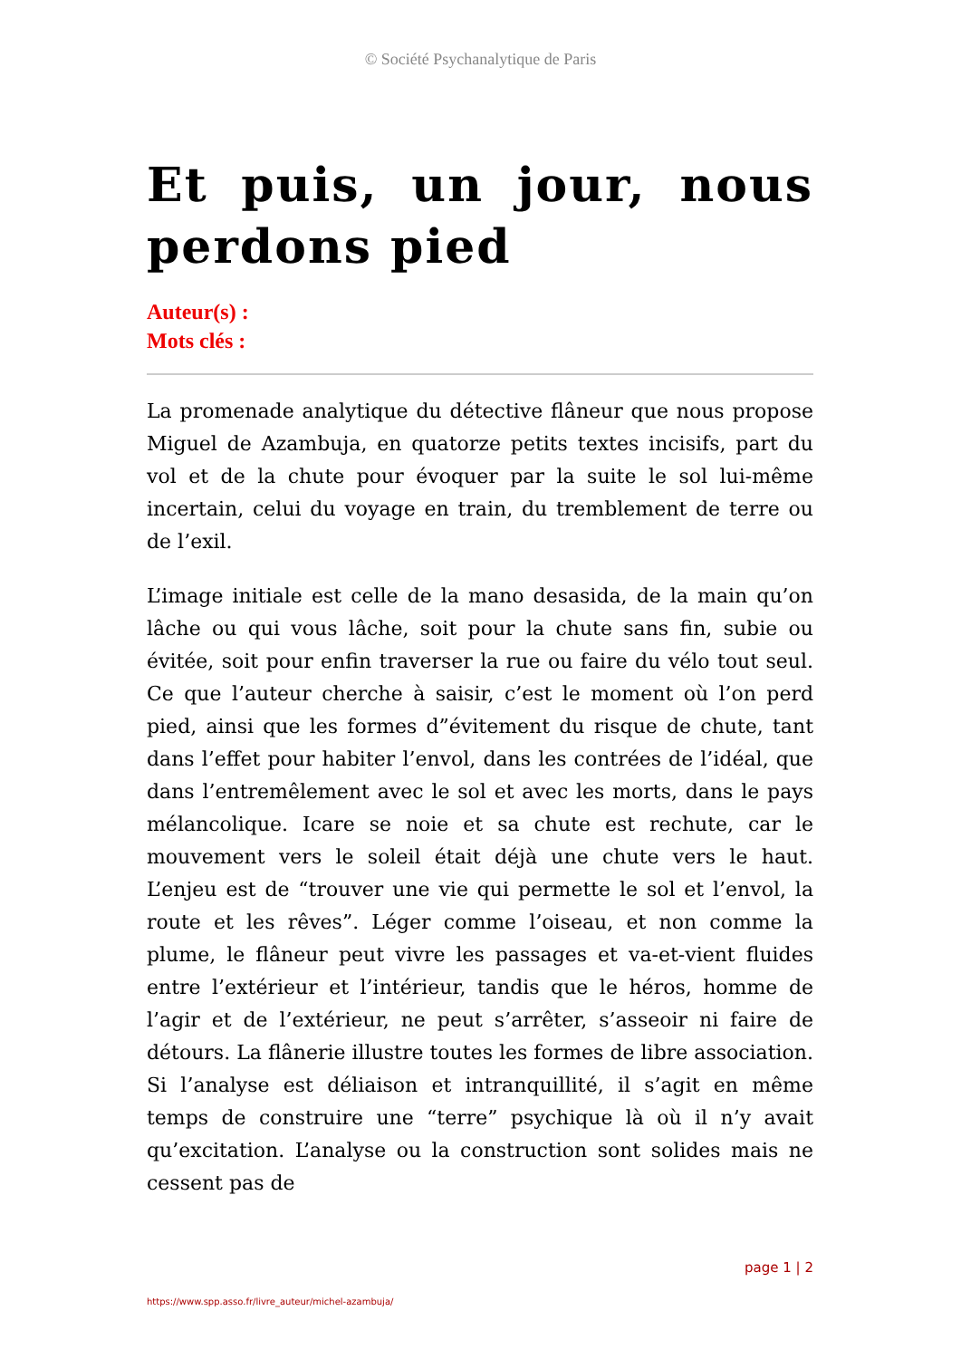© Société Psychanalytique de Paris
Et puis, un jour, nous perdons pied
Auteur(s) :
Mots clés :
La promenade analytique du détective flâneur que nous propose Miguel de Azambuja, en quatorze petits textes incisifs, part du vol et de la chute pour évoquer par la suite le sol lui-même incertain, celui du voyage en train, du tremblement de terre ou de l’exil.
L’image initiale est celle de la mano desasida, de la main qu’on lâche ou qui vous lâche, soit pour la chute sans fin, subie ou évitée, soit pour enfin traverser la rue ou faire du vélo tout seul. Ce que l’auteur cherche à saisir, c’est le moment où l’on perd pied, ainsi que les formes d”évitement du risque de chute, tant dans l’effet pour habiter l’envol, dans les contrées de l’idéal, que dans l’entremêlement avec le sol et avec les morts, dans le pays mélancolique. Icare se noie et sa chute est rechute, car le mouvement vers le soleil était déjà une chute vers le haut. L’enjeu est de “trouver une vie qui permette le sol et l’envol, la route et les rêves”. Léger comme l’oiseau, et non comme la plume, le flâneur peut vivre les passages et va-et-vient fluides entre l’extérieur et l’intérieur, tandis que le héros, homme de l’agir et de l’extérieur, ne peut s’arrêter, s’asseoir ni faire de détours. La flânerie illustre toutes les formes de libre association. Si l’analyse est déliaison et intranquillité, il s’agit en même temps de construire une “terre” psychique là où il n’y avait qu’excitation. L’analyse ou la construction sont solides mais ne cessent pas de
page 1 | 2
https://www.spp.asso.fr/livre_auteur/michel-azambuja/